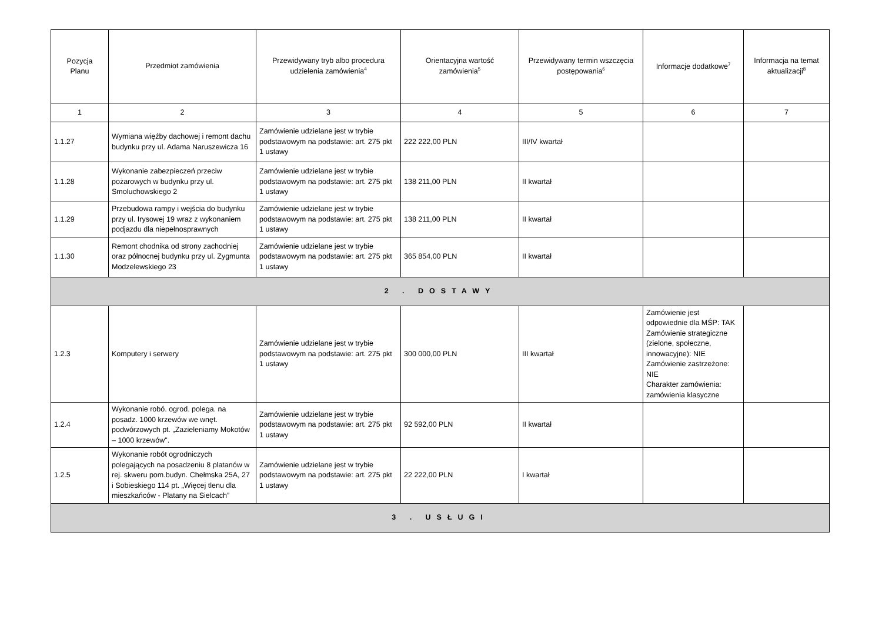| Pozycja Planu | Przedmiot zamówienia | Przewidywany tryb albo procedura udzielenia zamówienia<sup>4</sup> | Orientacyjna wartość zamówienia<sup>5</sup> | Przewidywany termin wszczęcia postępowania<sup>6</sup> | Informacje dodatkowe<sup>7</sup> | Informacja na temat aktualizacji<sup>8</sup> |
| --- | --- | --- | --- | --- | --- | --- |
| 1 | 2 | 3 | 4 | 5 | 6 | 7 |
| 1.1.27 | Wymiana więźby dachowej i remont dachu budynku przy ul. Adama Naruszewicza 16 | Zamówienie udzielane jest w trybie podstawowym na podstawie: art. 275 pkt 1 ustawy | 222 222,00 PLN | III/IV kwartał | | |
| 1.1.28 | Wykonanie zabezpieczeń przeciw pożarowych w budynku przy ul. Smoluchowskiego 2 | Zamówienie udzielane jest w trybie podstawowym na podstawie: art. 275 pkt 1 ustawy | 138 211,00 PLN | II kwartał | | |
| 1.1.29 | Przebudowa rampy i wejścia do budynku przy ul. Irysowej 19 wraz z wykonaniem podjazdu dla niepełnosprawnych | Zamówienie udzielane jest w trybie podstawowym na podstawie: art. 275 pkt 1 ustawy | 138 211,00 PLN | II kwartał | | |
| 1.1.30 | Remont chodnika od strony zachodniej oraz północnej budynku przy ul. Zygmunta Modzelewskiego 23 | Zamówienie udzielane jest w trybie podstawowym na podstawie: art. 275 pkt 1 ustawy | 365 854,00 PLN | II kwartał | | |
| 2 . DOSTAWY | | | | | | |
| 1.2.3 | Komputery i serwery | Zamówienie udzielane jest w trybie podstawowym na podstawie: art. 275 pkt 1 ustawy | 300 000,00 PLN | III kwartał | Zamówienie jest odpowiednie dla MŚP: TAK Zamówienie strategiczne (zielone, społeczne, innowacyjne): NIE Zamówienie zastrzeżone: NIE Charakter zamówienia: zamówienia klasyczne | |
| 1.2.4 | Wykonanie robó. ogrod. polega. na posadz. 1000 krzewów we wnęt. podwórzowych pt. „Zazieleniamy Mokotów – 1000 krzewów". | Zamówienie udzielane jest w trybie podstawowym na podstawie: art. 275 pkt 1 ustawy | 92 592,00 PLN | II kwartał | | |
| 1.2.5 | Wykonanie robót ogrodniczych polegających na posadzeniu 8 platanów w rej. skweru pom.budyn. Chełmska 25A, 27 i Sobieskiego 114 pt. „Więcej tlenu dla mieszkańców - Platany na Sielcach” | Zamówienie udzielane jest w trybie podstawowym na podstawie: art. 275 pkt 1 ustawy | 22 222,00 PLN | I kwartał | | |
| 3 . USŁUGI | | | | | | |